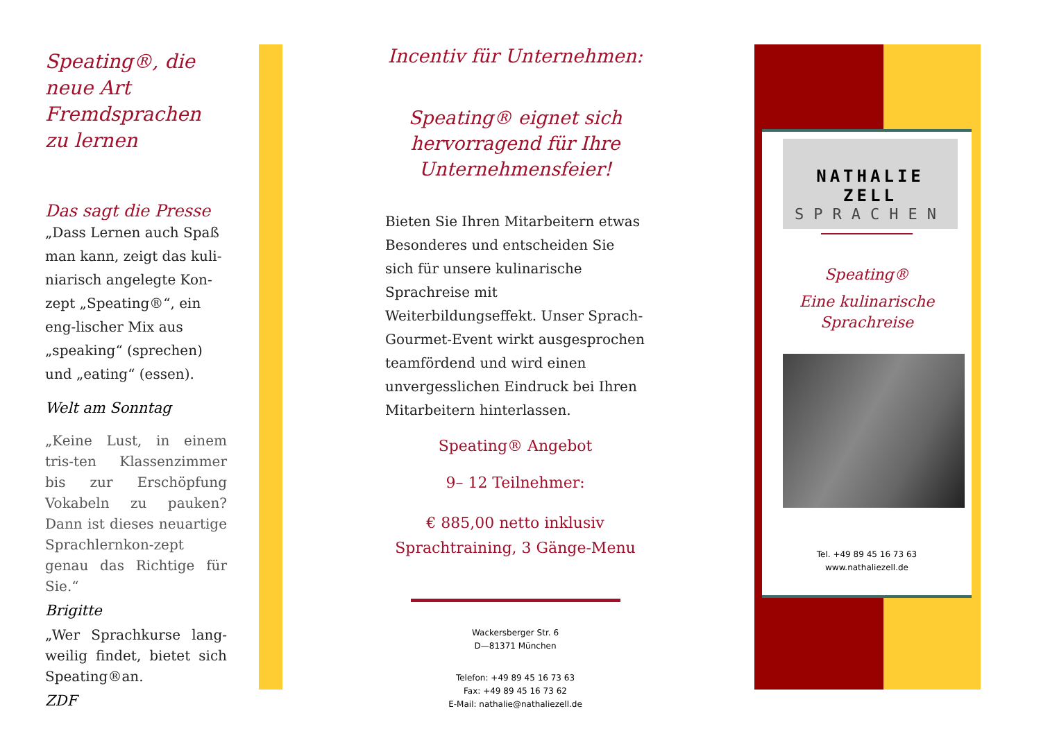Speating®, die neue Art Fremdsprachen zu lernen
Das sagt die Presse
„Dass Lernen auch Spaß man kann, zeigt das kuli-niarisch angelegte Kon-zept „Speating®“, ein eng-lischer Mix aus „speaking“ (sprechen) und „eating“ (essen).
Welt am Sonntag
„Keine Lust, in einem tris-ten Klassenzimmer bis zur Erschöpfung Vokabeln zu pauken? Dann ist dieses neuartige Sprachlernkon-zept genau das Richtige für Sie.“
Brigitte
„Wer Sprachkurse lang-weilig findet, bietet sich Speating®an.
ZDF
Incentiv für Unternehmen:
Speating® eignet sich hervorragend für Ihre Unternehmensfeier!
Bieten Sie Ihren Mitarbeitern etwas Besonderes und entscheiden Sie sich für unsere kulinarische Sprachreise mit Weiterbildungseffekt. Unser Sprach-Gourmet-Event wirkt ausgesprochen teamfördend und wird einen unvergesslichen Eindruck bei Ihren Mitarbeitern hinterlassen.
Speating® Angebot
9– 12 Teilnehmer:
€ 885,00 netto inklusiv Sprachtraining, 3 Gänge-Menu
Wackersberger Str. 6
D—81371 München
Telefon: +49 89 45 16 73 63
Fax: +49 89 45 16 73 62
E-Mail: nathalie@nathaliezell.de
NATHALIE ZELL
SPRACHEN
Speating®
Eine kulinarische Sprachreise
Tel. +49 89 45 16 73 63
www.nathaliezell.de